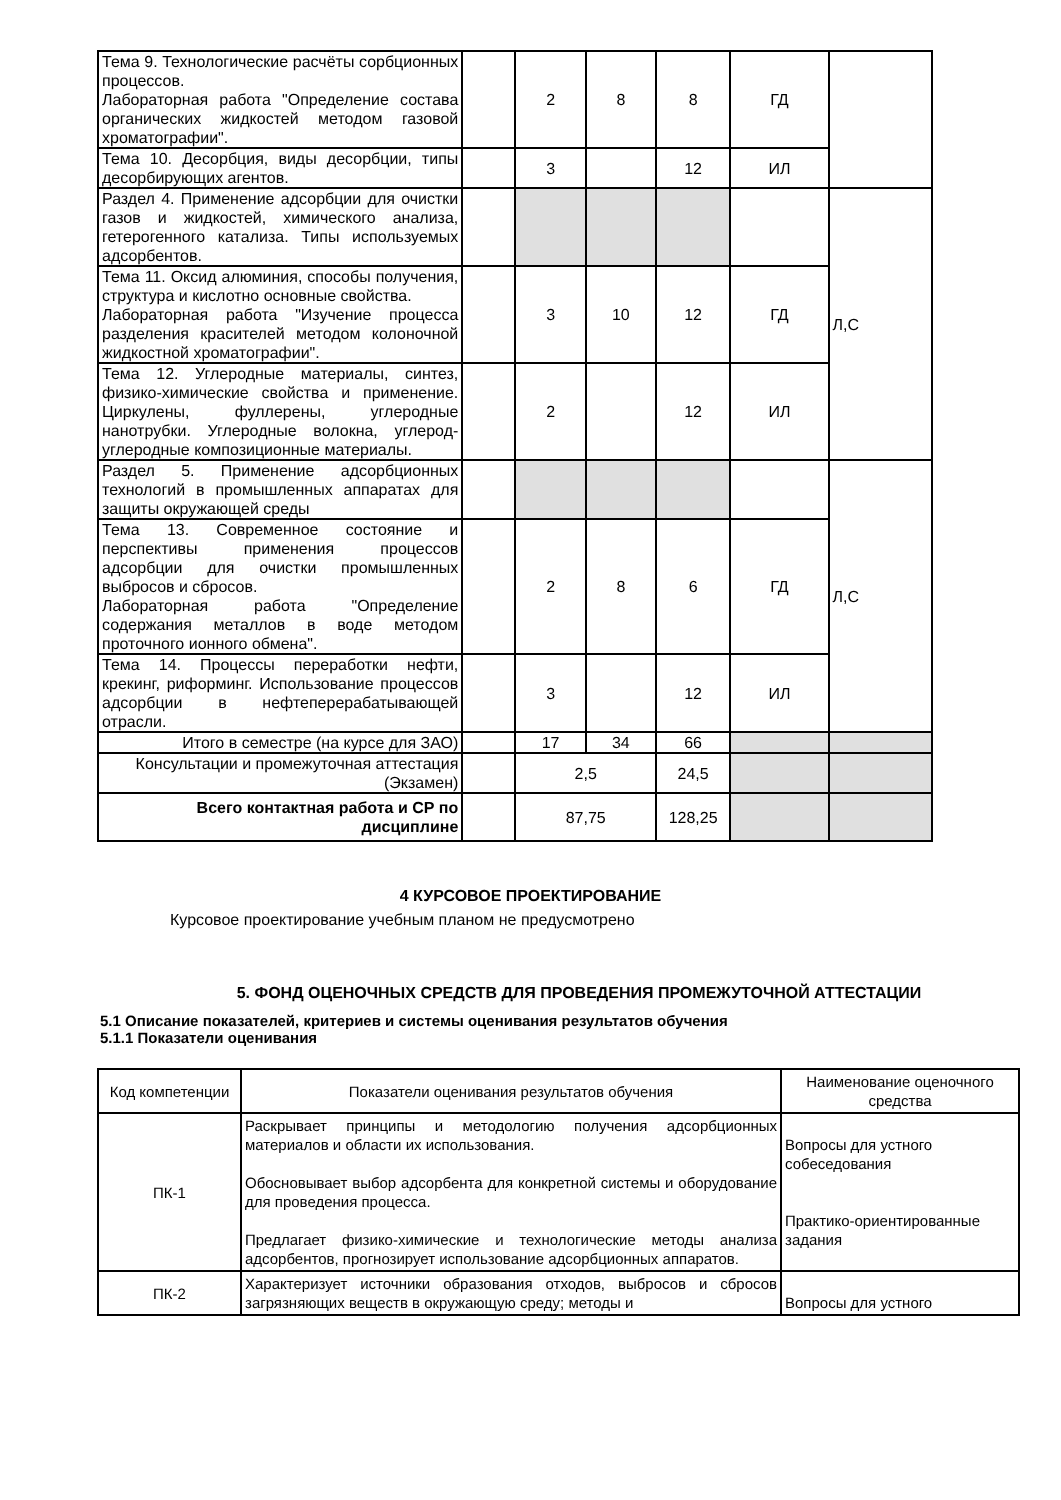| Тема 9. Технологические расчёты сорбционных процессов. Лабораторная работа "Определение состава органических жидкостей методом газовой хроматографии". | | 2 | 8 | 8 | ГД | |
| Тема 10. Десорбция, виды десорбции, типы десорбирующих агентов. | | 3 | | 12 | ИЛ | |
| Раздел 4. Применение адсорбции для очистки газов и жидкостей, химического анализа, гетерогенного катализа. Типы используемых адсорбентов. | | | | | | Л,С |
| Тема 11. Оксид алюминия, способы получения, структура и кислотно основные свойства. Лабораторная работа "Изучение процесса разделения красителей методом колоночной жидкостной хроматографии". | | 3 | 10 | 12 | ГД | |
| Тема 12. Углеродные материалы, синтез, физико-химические свойства и применение. Циркулены, фуллерены, углеродные нанотрубки. Углеродные волокна, углерод-углеродные композиционные материалы. | | 2 | | 12 | ИЛ | |
| Раздел 5. Применение адсорбционных технологий в промышленных аппаратах для защиты окружающей среды | | | | | | Л,С |
| Тема 13. Современное состояние и перспективы применения процессов адсорбции для очистки промышленных выбросов и сбросов. Лабораторная работа "Определение содержания металлов в воде методом проточного ионного обмена". | | 2 | 8 | 6 | ГД | |
| Тема 14. Процессы переработки нефти, крекинг, риформинг. Использование процессов адсорбции в нефтеперерабатывающей отрасли. | | 3 | | 12 | ИЛ | |
| Итого в семестре (на курсе для ЗАО) | | 17 | 34 | 66 | | |
| Консультации и промежуточная аттестация (Экзамен) | | 2,5 | | 24,5 | | |
| Всего контактная работа и СР по дисциплине | | 87,75 | | 128,25 | | |
4 КУРСОВОЕ ПРОЕКТИРОВАНИЕ
Курсовое проектирование учебным планом не предусмотрено
5. ФОНД ОЦЕНОЧНЫХ СРЕДСТВ ДЛЯ ПРОВЕДЕНИЯ ПРОМЕЖУТОЧНОЙ АТТЕСТАЦИИ
5.1 Описание показателей, критериев и системы оценивания результатов обучения
5.1.1 Показатели оценивания
| Код компетенции | Показатели оценивания результатов обучения | Наименование оценочного средства |
| ПК-1 | Раскрывает принципы и методологию получения адсорбционных материалов и области их использования. Обосновывает выбор адсорбента для конкретной системы и оборудование для проведения процесса. Предлагает физико-химические и технологические методы анализа адсорбентов, прогнозирует использование адсорбционных аппаратов. | Вопросы для устного собеседования Практико-ориентированные задания |
| ПК-2 | Характеризует источники образования отходов, выбросов и сбросов загрязняющих веществ в окружающую среду; методы и | Вопросы для устного |